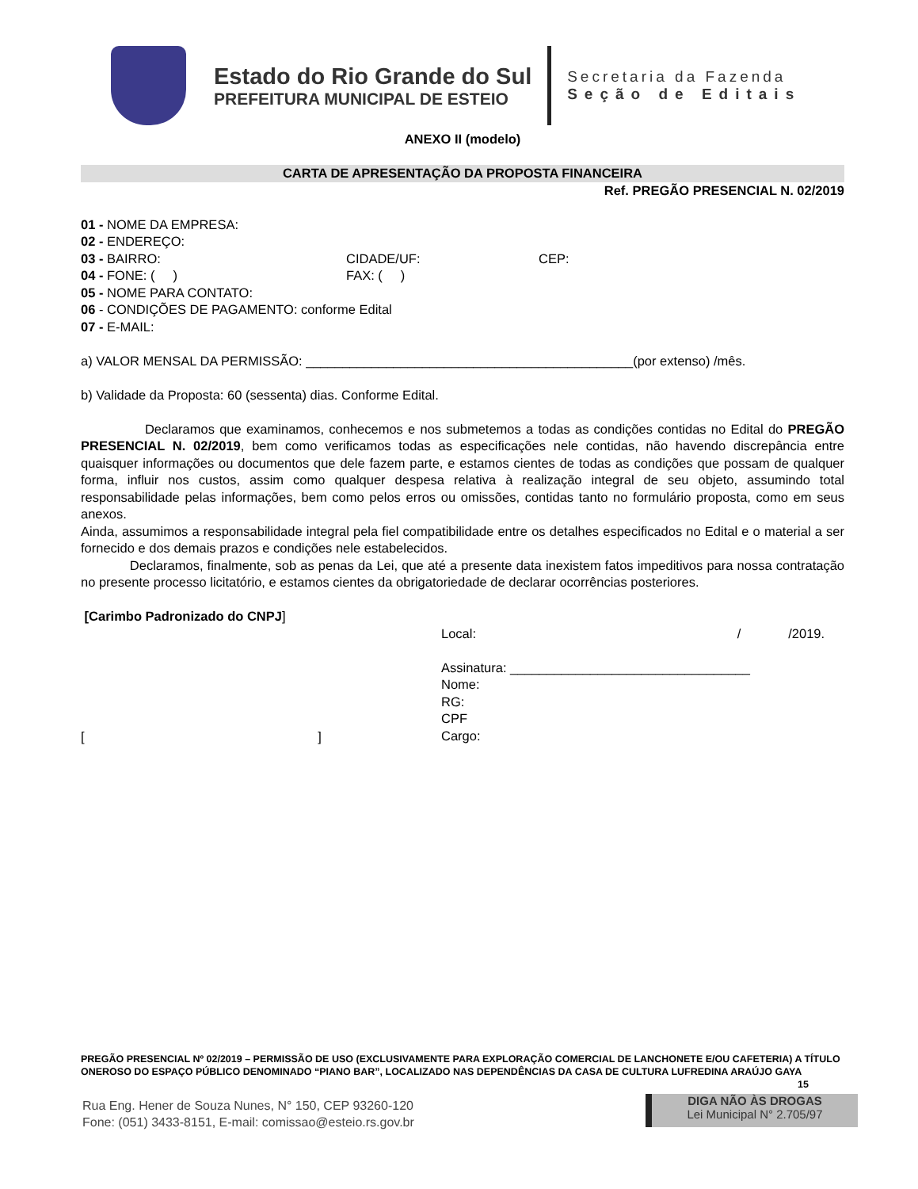Estado do Rio Grande do Sul
PREFEITURA MUNICIPAL DE ESTEIO
Secretaria da Fazenda
Seção de Editais
ANEXO II (modelo)
CARTA DE APRESENTAÇÃO DA PROPOSTA FINANCEIRA
Ref. PREGÃO PRESENCIAL N. 02/2019
01 - NOME DA EMPRESA:
02 - ENDEREÇO:
03 - BAIRRO: CIDADE/UF: CEP:
04 - FONE: ( ) FAX: ( )
05 - NOME PARA CONTATO:
06 - CONDIÇÕES DE PAGAMENTO: conforme Edital
07 - E-MAIL:
a) VALOR MENSAL DA PERMISSÃO: _____________________________________________(por extenso) /mês.
b) Validade da Proposta: 60 (sessenta) dias. Conforme Edital.
Declaramos que examinamos, conhecemos e nos submetemos a todas as condições contidas no Edital do PREGÃO PRESENCIAL N. 02/2019, bem como verificamos todas as especificações nele contidas, não havendo discrepância entre quaisquer informações ou documentos que dele fazem parte, e estamos cientes de todas as condições que possam de qualquer forma, influir nos custos, assim como qualquer despesa relativa à realização integral de seu objeto, assumindo total responsabilidade pelas informações, bem como pelos erros ou omissões, contidas tanto no formulário proposta, como em seus anexos.
Ainda, assumimos a responsabilidade integral pela fiel compatibilidade entre os detalhes especificados no Edital e o material a ser fornecido e dos demais prazos e condições nele estabelecidos.
Declaramos, finalmente, sob as penas da Lei, que até a presente data inexistem fatos impeditivos para nossa contratação no presente processo licitatório, e estamos cientes da obrigatoriedade de declarar ocorrências posteriores.
[Carimbo Padronizado do CNPJ]
[ ]
Local: / /2019.
Assinatura: _________________________________
Nome:
RG:
CPF
Cargo:
PREGÃO PRESENCIAL Nº 02/2019 – PERMISSÃO DE USO (EXCLUSIVAMENTE PARA EXPLORAÇÃO COMERCIAL DE LANCHONETE E/OU CAFETERIA) A TÍTULO ONEROSO DO ESPAÇO PÚBLICO DENOMINADO “PIANO BAR”, LOCALIZADO NAS DEPENDÊNCIAS DA CASA DE CULTURA LUFREDINA ARAÚJO GAYA 15
Rua Eng. Hener de Souza Nunes, N° 150, CEP 93260-120
Fone: (051) 3433-8151, E-mail: comissao@esteio.rs.gov.br
DIGA NÃO ÀS DROGAS
Lei Municipal N° 2.705/97